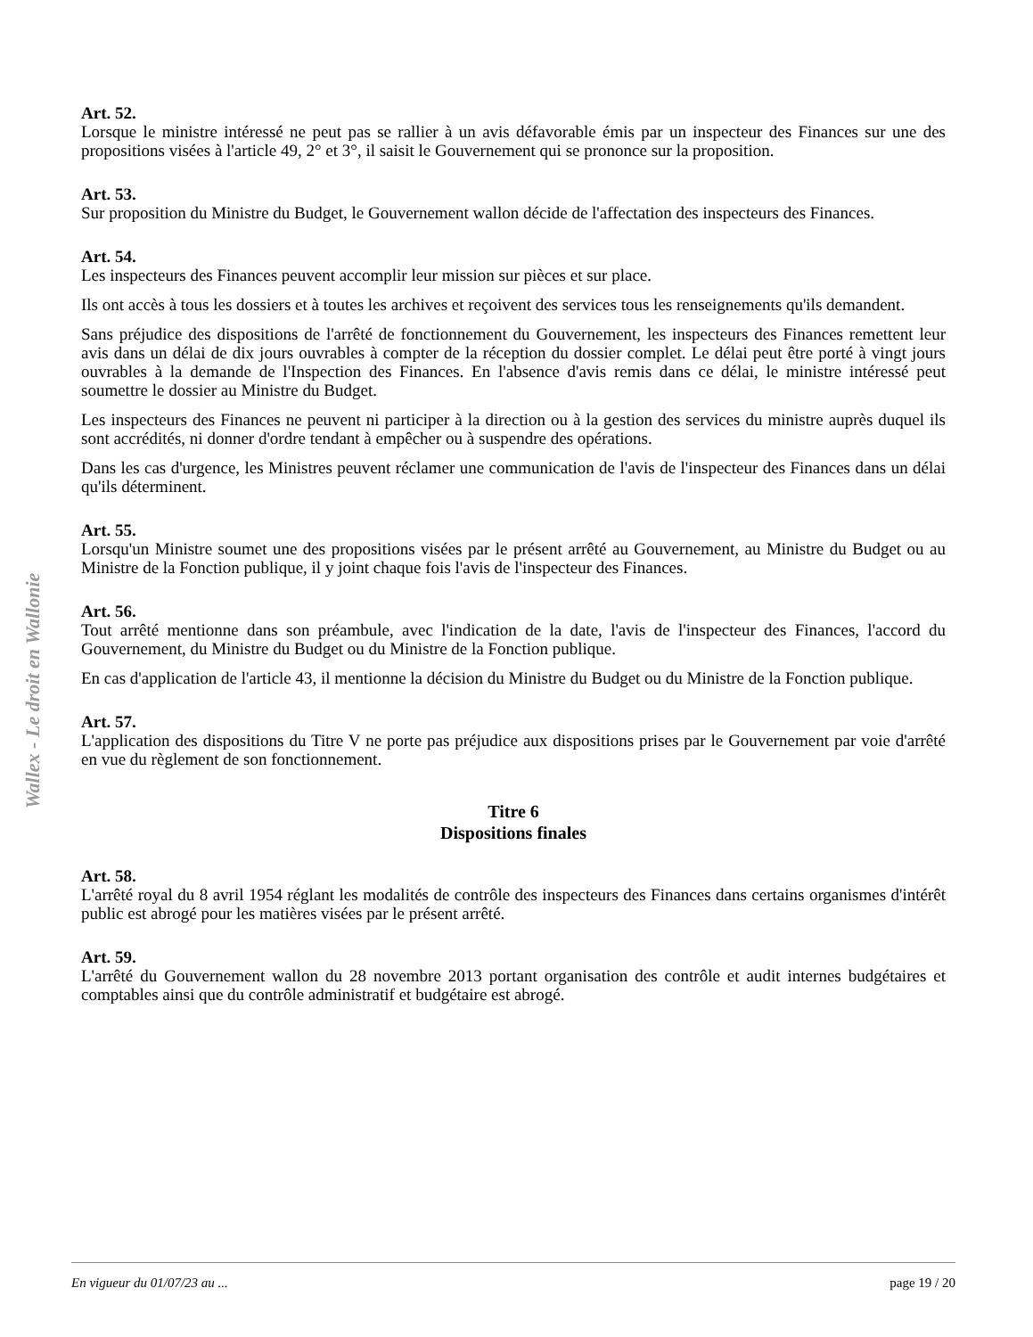Wallex - Le droit en Wallonie
Art. 52.
Lorsque le ministre intéressé ne peut pas se rallier à un avis défavorable émis par un inspecteur des Finances sur une des propositions visées à l'article 49, 2° et 3°, il saisit le Gouvernement qui se prononce sur la proposition.
Art. 53.
Sur proposition du Ministre du Budget, le Gouvernement wallon décide de l'affectation des inspecteurs des Finances.
Art. 54.
Les inspecteurs des Finances peuvent accomplir leur mission sur pièces et sur place.
Ils ont accès à tous les dossiers et à toutes les archives et reçoivent des services tous les renseignements qu'ils demandent.
Sans préjudice des dispositions de l'arrêté de fonctionnement du Gouvernement, les inspecteurs des Finances remettent leur avis dans un délai de dix jours ouvrables à compter de la réception du dossier complet. Le délai peut être porté à vingt jours ouvrables à la demande de l'Inspection des Finances. En l'absence d'avis remis dans ce délai, le ministre intéressé peut soumettre le dossier au Ministre du Budget.
Les inspecteurs des Finances ne peuvent ni participer à la direction ou à la gestion des services du ministre auprès duquel ils sont accrédités, ni donner d'ordre tendant à empêcher ou à suspendre des opérations.
Dans les cas d'urgence, les Ministres peuvent réclamer une communication de l'avis de l'inspecteur des Finances dans un délai qu'ils déterminent.
Art. 55.
Lorsqu'un Ministre soumet une des propositions visées par le présent arrêté au Gouvernement, au Ministre du Budget ou au Ministre de la Fonction publique, il y joint chaque fois l'avis de l'inspecteur des Finances.
Art. 56.
Tout arrêté mentionne dans son préambule, avec l'indication de la date, l'avis de l'inspecteur des Finances, l'accord du Gouvernement, du Ministre du Budget ou du Ministre de la Fonction publique.
En cas d'application de l'article 43, il mentionne la décision du Ministre du Budget ou du Ministre de la Fonction publique.
Art. 57.
L'application des dispositions du Titre V ne porte pas préjudice aux dispositions prises par le Gouvernement par voie d'arrêté en vue du règlement de son fonctionnement.
Titre 6
Dispositions finales
Art. 58.
L'arrêté royal du 8 avril 1954 réglant les modalités de contrôle des inspecteurs des Finances dans certains organismes d'intérêt public est abrogé pour les matières visées par le présent arrêté.
Art. 59.
L'arrêté du Gouvernement wallon du 28 novembre 2013 portant organisation des contrôle et audit internes budgétaires et comptables ainsi que du contrôle administratif et budgétaire est abrogé.
En vigueur du 01/07/23 au ... page 19 / 20